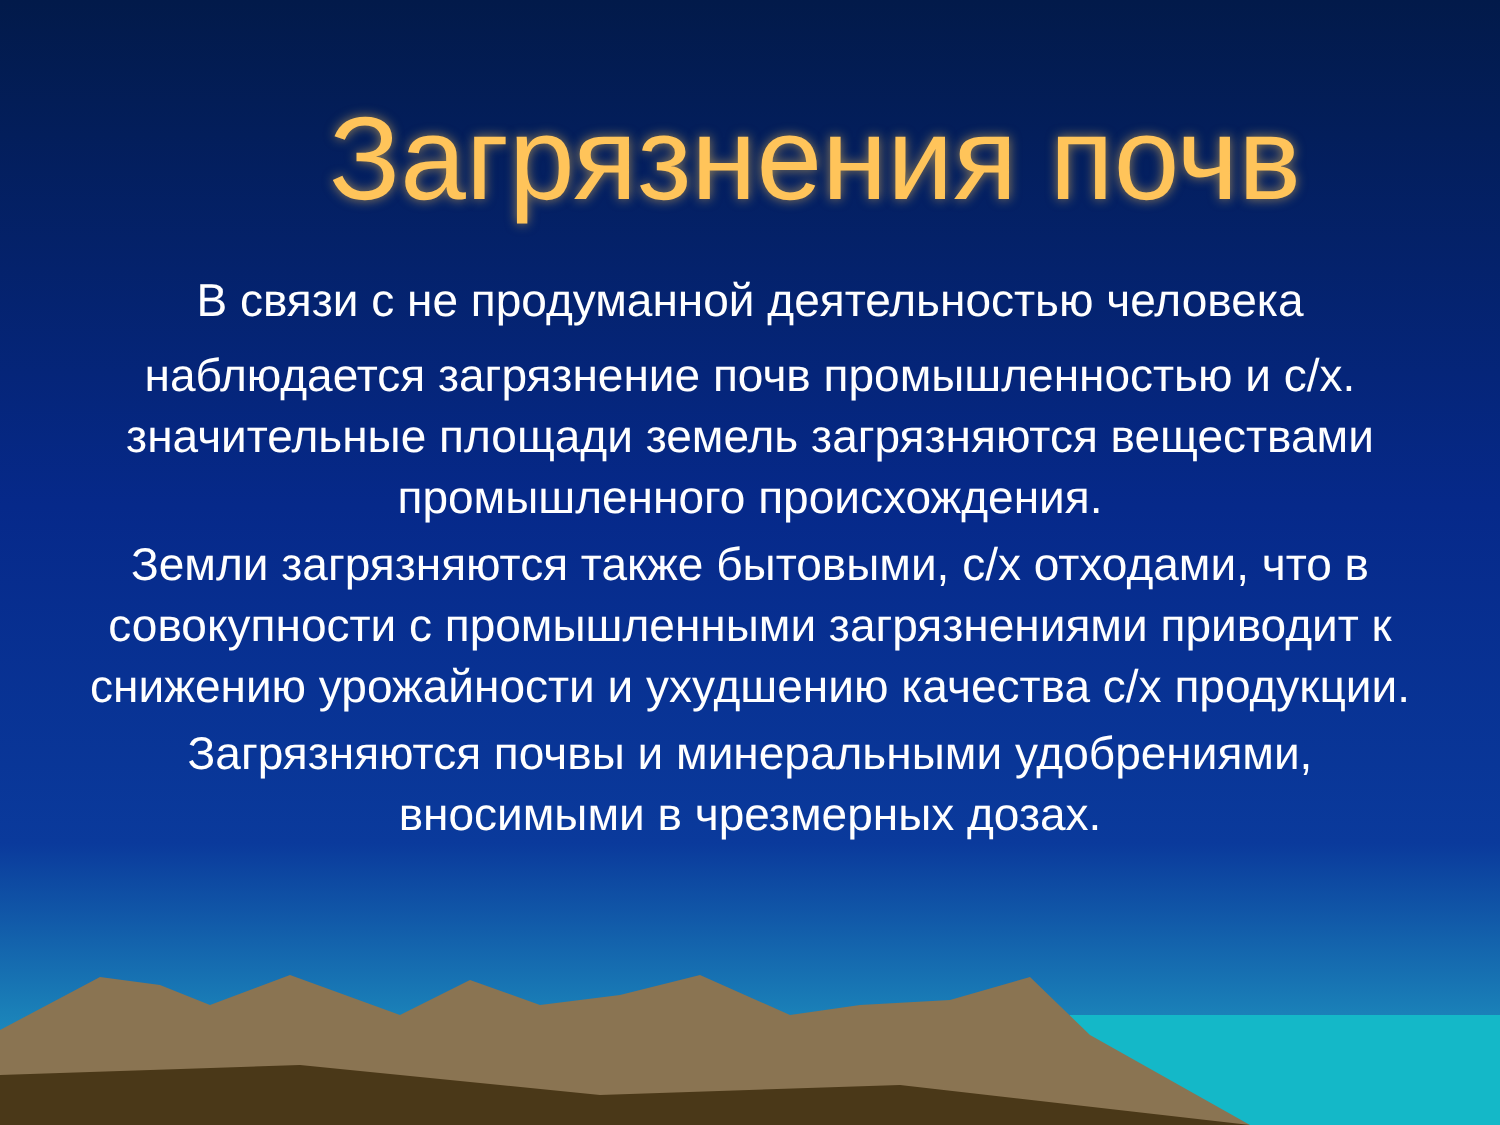Загрязнения почв
В связи с не продуманной деятельностью человека
наблюдается загрязнение почв промышленностью и с/х. значительные площади земель загрязняются веществами промышленного происхождения.
Земли загрязняются также бытовыми, с/х отходами, что в совокупности с промышленными загрязнениями приводит к снижению урожайности и ухудшению качества с/х продукции.
Загрязняются почвы и минеральными удобрениями, вносимыми в чрезмерных дозах.